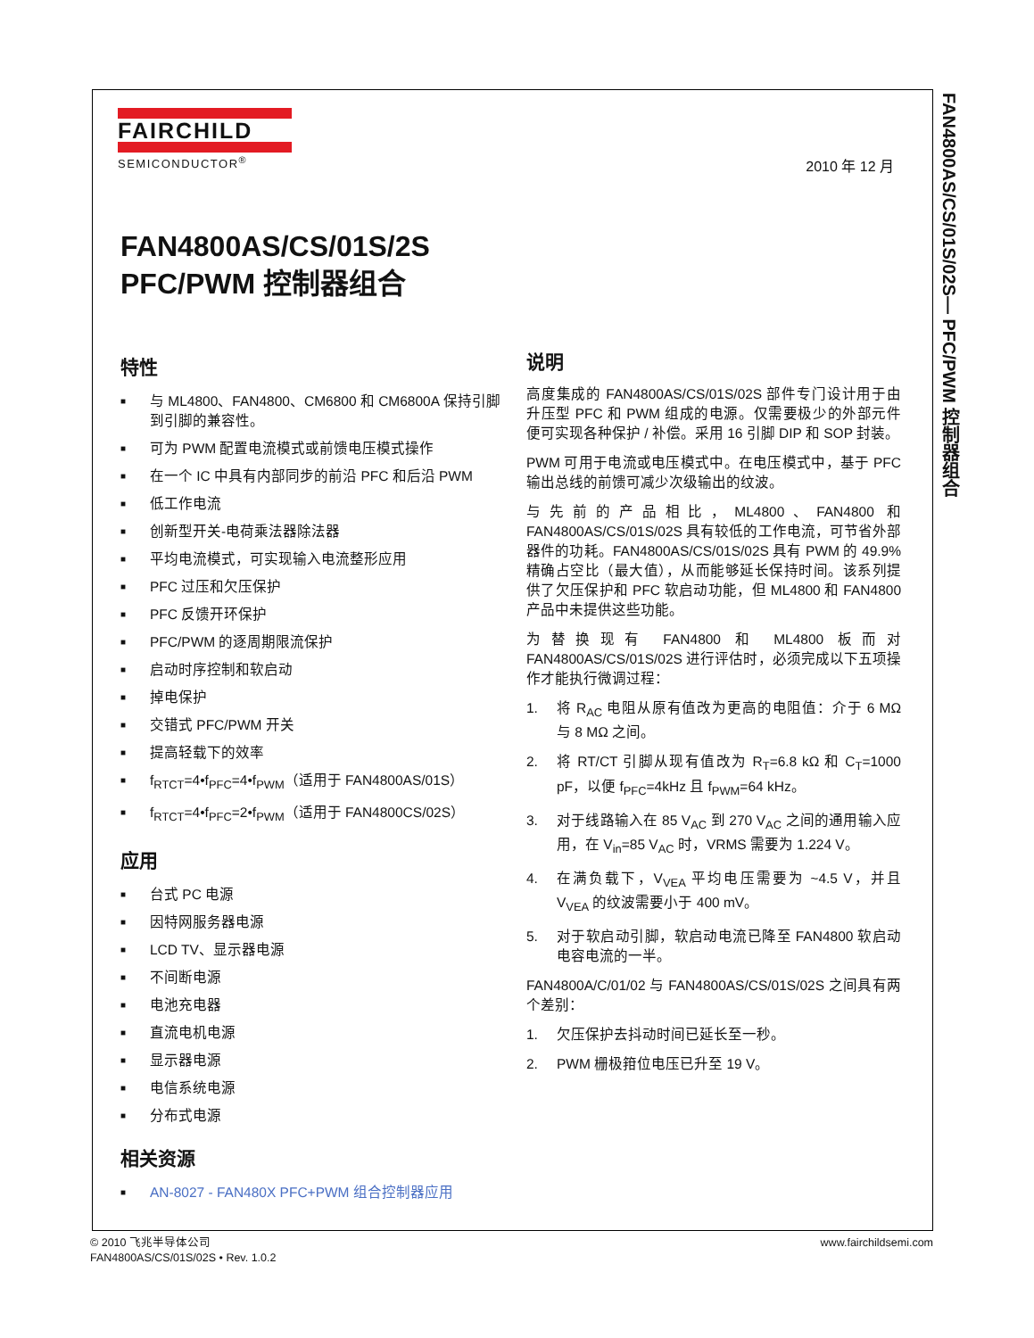FAN4800AS/CS/01S/02S— PFC/PWM 控制器组合
FAIRCHILD
SEMICONDUCTOR<sup>®</sup>
2010 年 12 月
FAN4800AS/CS/01S/2S
PFC/PWM 控制器组合
特性
■ 与 ML4800、FAN4800、CM6800 和 CM6800A 保持引脚到引脚的兼容性。
■ 可为 PWM 配置电流模式或前馈电压模式操作
■ 在一个 IC 中具有内部同步的前沿 PFC 和后沿 PWM
■ 低工作电流
■ 创新型开关-电荷乘法器除法器
■ 平均电流模式，可实现输入电流整形应用
■ PFC 过压和欠压保护
■ PFC 反馈开环保护
■ PFC/PWM 的逐周期限流保护
■ 启动时序控制和软启动
■ 掉电保护
■ 交错式 PFC/PWM 开关
■ 提高轻载下的效率
■ f<sub>RTCT</sub>=4•f<sub>PFC</sub>=4•f<sub>PWM</sub>（适用于 FAN4800AS/01S）
■ f<sub>RTCT</sub>=4•f<sub>PFC</sub>=2•f<sub>PWM</sub>（适用于 FAN4800CS/02S）
应用
■ 台式 PC 电源
■ 因特网服务器电源
■ LCD TV、显示器电源
■ 不间断电源
■ 电池充电器
■ 直流电机电源
■ 显示器电源
■ 电信系统电源
■ 分布式电源
相关资源
■ AN-8027 - FAN480X PFC+PWM 组合控制器应用
说明
高度集成的 FAN4800AS/CS/01S/02S 部件专门设计用于由升压型 PFC 和 PWM 组成的电源。仅需要极少的外部元件便可实现各种保护 / 补偿。采用 16 引脚 DIP 和 SOP 封装。
PWM 可用于电流或电压模式中。在电压模式中，基于 PFC 输出总线的前馈可减少次级输出的纹波。
与先前的产品相比，ML4800、FAN4800 和 FAN4800AS/CS/01S/02S 具有较低的工作电流，可节省外部器件的功耗。FAN4800AS/CS/01S/02S 具有 PWM 的 49.9% 精确占空比（最大值），从而能够延长保持时间。该系列提供了欠压保护和 PFC 软启动功能，但 ML4800 和 FAN4800 产品中未提供这些功能。
为替换现有 FAN4800 和 ML4800 板而对 FAN4800AS/CS/01S/02S 进行评估时，必须完成以下五项操作才能执行微调过程：
1. 将 R<sub>AC</sub> 电阻从原有值改为更高的电阻值：介于 6 MΩ 与 8 MΩ 之间。
2. 将 RT/CT 引脚从现有值改为 R<sub>T</sub>=6.8 kΩ 和 C<sub>T</sub>=1000 pF，以便 f<sub>PFC</sub>=4kHz 且 f<sub>PWM</sub>=64 kHz。
3. 对于线路输入在 85 V<sub>AC</sub> 到 270 V<sub>AC</sub> 之间的通用输入应用，在 V<sub>in</sub>=85 V<sub>AC</sub> 时，VRMS 需要为 1.224 V。
4. 在满负载下，V<sub>VEA</sub> 平均电压需要为 ~4.5 V，并且 V<sub>VEA</sub> 的纹波需要小于 400 mV。
5. 对于软启动引脚，软启动电流已降至 FAN4800 软启动电容电流的一半。
FAN4800A/C/01/02 与 FAN4800AS/CS/01S/02S 之间具有两个差别：
1. 欠压保护去抖动时间已延长至一秒。
2. PWM 栅极箝位电压已升至 19 V。
© 2010 飞兆半导体公司
FAN4800AS/CS/01S/02S • Rev. 1.0.2
www.fairchildsemi.com